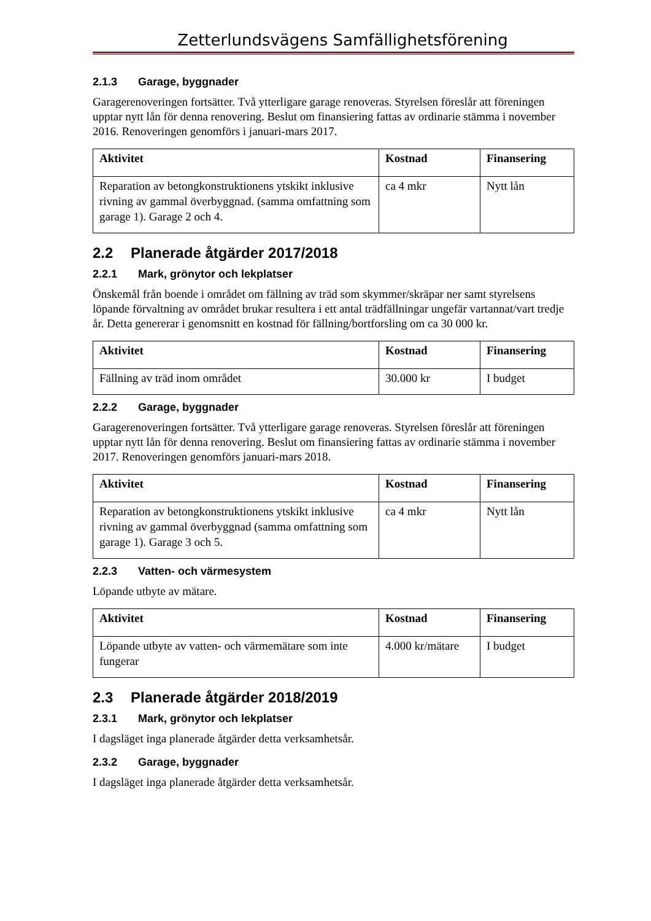Zetterlundsvägens Samfällighetsförening
2.1.3 Garage, byggnader
Garagerenoveringen fortsätter. Två ytterligare garage renoveras. Styrelsen föreslår att föreningen upptar nytt lån för denna renovering. Beslut om finansiering fattas av ordinarie stämma i november 2016. Renoveringen genomförs i januari-mars 2017.
| Aktivitet | Kostnad | Finansering |
| --- | --- | --- |
| Reparation av betongkonstruktionens ytskikt inklusive rivning av gammal överbyggnad. (samma omfattning som garage 1). Garage 2 och 4. | ca 4 mkr | Nytt lån |
2.2 Planerade åtgärder 2017/2018
2.2.1 Mark, grönytor och lekplatser
Önskemål från boende i området om fällning av träd som skymmer/skräpar ner samt styrelsens löpande förvaltning av området brukar resultera i ett antal trädfällningar ungefär vartannat/vart tredje år. Detta genererar i genomsnitt en kostnad för fällning/bortforsling om ca 30 000 kr.
| Aktivitet | Kostnad | Finansering |
| --- | --- | --- |
| Fällning av träd inom området | 30.000 kr | I budget |
2.2.2 Garage, byggnader
Garagerenoveringen fortsätter. Två ytterligare garage renoveras. Styrelsen föreslår att föreningen upptar nytt lån för denna renovering. Beslut om finansiering fattas av ordinarie stämma i november 2017. Renoveringen genomförs januari-mars 2018.
| Aktivitet | Kostnad | Finansering |
| --- | --- | --- |
| Reparation av betongkonstruktionens ytskikt inklusive rivning av gammal överbyggnad (samma omfattning som garage 1). Garage 3 och 5. | ca 4 mkr | Nytt lån |
2.2.3 Vatten- och värmesystem
Löpande utbyte av mätare.
| Aktivitet | Kostnad | Finansering |
| --- | --- | --- |
| Löpande utbyte av vatten- och värmemätare som inte fungerar | 4.000 kr/mätare | I budget |
2.3 Planerade åtgärder 2018/2019
2.3.1 Mark, grönytor och lekplatser
I dagsläget inga planerade åtgärder detta verksamhetsår.
2.3.2 Garage, byggnader
I dagsläget inga planerade åtgärder detta verksamhetsår.